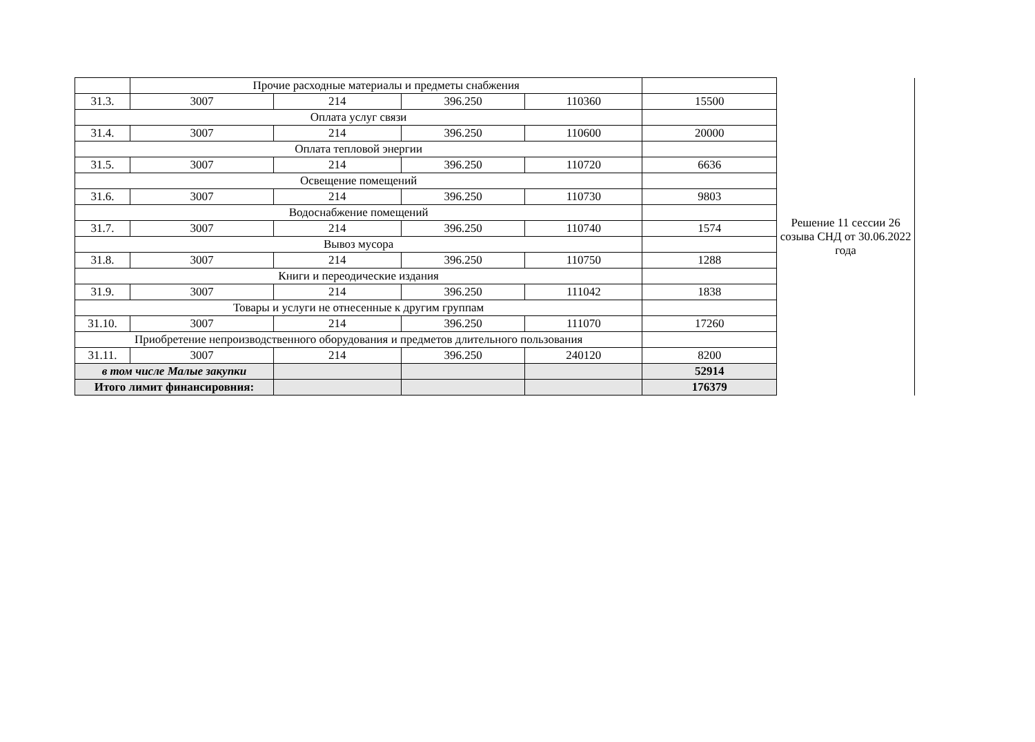| | Прочие расходные материалы и предметы снабжения | | | | | Решение 11 сессии 26 созыва СНД от 30.06.2022 года |
| 31.3. | 3007 | 214 | 396.250 | 110360 | 15500 | |
| Оплата услуг связи | | | | | | |
| 31.4. | 3007 | 214 | 396.250 | 110600 | 20000 | |
| Оплата тепловой энергии | | | | | | |
| 31.5. | 3007 | 214 | 396.250 | 110720 | 6636 | |
| Освещение помещений | | | | | | |
| 31.6. | 3007 | 214 | 396.250 | 110730 | 9803 | |
| Водоснабжение помещений | | | | | | |
| 31.7. | 3007 | 214 | 396.250 | 110740 | 1574 | |
| Вывоз мусора | | | | | | |
| 31.8. | 3007 | 214 | 396.250 | 110750 | 1288 | |
| Книги и переодические издания | | | | | | |
| 31.9. | 3007 | 214 | 396.250 | 111042 | 1838 | |
| Товары и услуги не отнесенные к другим группам | | | | | | |
| 31.10. | 3007 | 214 | 396.250 | 111070 | 17260 | |
| Приобретение непроизводственного оборудования и предметов длительного пользования | | | | | | |
| 31.11. | 3007 | 214 | 396.250 | 240120 | 8200 | |
| в том числе Малые закупки | | | | | 52914 | |
| Итого лимит финансировния: | | | | | 176379 | |